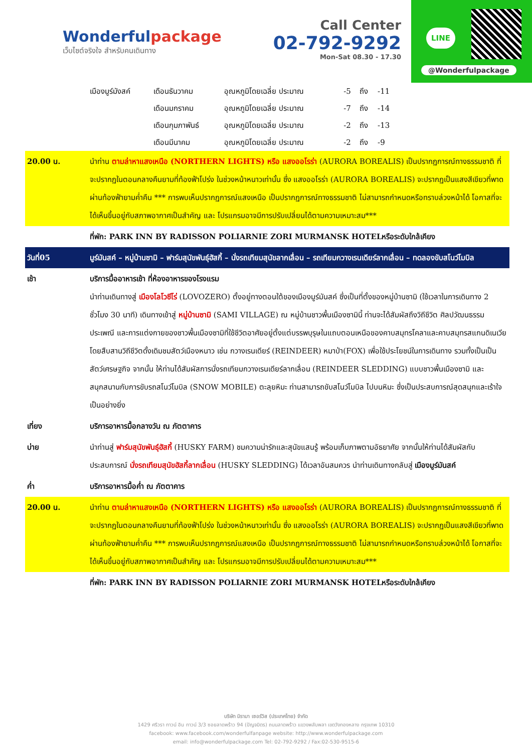Wonderfulpackage
เว็บไซต์จริงใจ สำหรับคนเดินทาง
Call Center
02-792-9292
Mon-Sat 08.30 - 17.30
LINE
@Wonderfulpackage
| เมืองมูร์มังสค์ | เดือนธันวาคม | อุณหภูมิโดยเฉลี่ย ประมาณ | -5 | ถึง | -11 |
| | เดือนมกราคม | อุณหภูมิโดยเฉลี่ย ประมาณ | -7 | ถึง | -14 |
| | เดือนกุมภาพันธ์ | อุณหภูมิโดยเฉลี่ย ประมาณ | -2 | ถึง | -13 |
| | เดือนมีนาคม | อุณหภูมิโดยเฉลี่ย ประมาณ | -2 | ถึง | -9 |
| 20.00 น. | นำท่าน ตามล่าหาแสงเหนือ (NORTHERN LIGHTS) หรือ แสงออโรร่า (AURORA BOREALIS) เป็นปรากฏการณ์ทางธรรมชาติ ที่จะปรากฏในตอนกลางคืนยามที่ท้องฟ้าโปร่ง ในช่วงหน้าหนาวเท่านั้น ซึ่ง แสงออโรร่า (AURORA BOREALIS) จะปรากฏเป็นแสงสีเขียวที่พาดผ่านท้องฟ้ายามค่ำคืน *** การพบเห็นปรากฏการณ์แสงเหนือ เป็นปรากฏการณ์ทางธรรมชาติ ไม่สามารถกำหนดหรือทราบล่วงหน้าได้ โอกาสที่จะได้เห็นขึ้นอยู่กับสภาพอากาศเป็นสำคัญ และ โปรแกรมอาจมีการปรับเปลี่ยนได้ตามความเหมาะสม*** |
| | ที่พัก: PARK INN BY RADISSON POLIARNIE ZORI MURMANSK HOTELหรือระดับใกล้เคียง |
| วันที่05 | มูร์มันสค์ – หมู่บ้านซามิ – ฟาร์มสุนัขพันธุ์ฮัสกี้ – นั่งรถเทียมสุนัขลากเลื่อน – รถเทียมกวางเรนเดียร์ลากเลื่อน – ทดลองขับสโนว์โมบิล |
| เช้า | บริการมื้ออาหารเช้า ที่ห้องอาหารของโรงแรม นำท่านเดินทางสู่ เมืองโลโวซีโร่ (LOVOZERO) ตั้งอยู่ทางตอนใต้ของเมืองมูร์มันสค์ ซึ่งเป็นที่ตั้งของหมู่บ้านซามิ (ใช้เวลาในการเดินทาง 2 ชั่วโมง 30 นาที) เดินทางเข้าสู่ หมู่บ้านซามิ (SAMI VILLAGE) ณ หมู่บ้านชาวพื้นเมืองซามินี้ ท่านจะได้สัมผัสถึงวิถีชีวิต ศิลปวัฒนธรรม ประเพณี และการแต่งกายของชาวพื้นเมืองซามิที่ใช้ชีวิตอาศัยอยู่ตั้งแต่บรรพบุรุษในแถบตอนเหนือของคาบสมุทรโคลาและคาบสมุทรสแกนดิเนเวีย โดยสืบสานวิถีชีวิตดั้งเดิมชมสัตว์เมืองหนาว เช่น กวางเรนเดียร์ (REINDEER) หมาป่า(FOX) เพื่อใช้ประโยชน์ในการเดินทาง รวมทั้งเป็นเป็นสัตว์เศรษฐกิจ จากนั้น ให้ท่านได้สัมผัสการนั่งรถเทียมกวางเรนเดียร์ลากเลื่อน (REINDEER SLEDDING) แบบชาวพื้นเมืองซามิ และสนุกสนานกับการขับรถสโนว์โมบิล (SNOW MOBILE) ตะลุยหิมะ ท่านสามารถขับสโนว์โมบิล ไปบนหิมะ ซึ่งเป็นประสบการณ์สุดสนุกและเร้าใจเป็นอย่างยิ่ง |
| เที่ยง | บริการอาหารมื้อกลางวัน ณ ภัตตาคาร |
| บ่าย | นำท่านสู่ ฟาร์มสุนัขพันธุ์ฮัสกี้ (HUSKY FARM) ชมความน่ารักและสุนัขแสนรู้ พร้อมเก็บภาพตามอัธยาศัย จากนั้นให้ท่านได้สัมผัสกับประสบการณ์ นั่งรถเทียมสุนัขฮัสกี้ลากเลื่อน (HUSKY SLEDDING) ได้เวลาอันสมควร นำท่านเดินทางกลับสู่ เมืองมูร์มันสค์ |
| ค่ำ | บริการอาหารมื้อค่ำ ณ ภัตตาคาร |
| 20.00 น. | นำท่าน ตามล่าหาแสงเหนือ (NORTHERN LIGHTS) หรือ แสงออโรร่า (AURORA BOREALIS) เป็นปรากฏการณ์ทางธรรมชาติ ที่จะปรากฏในตอนกลางคืนยามที่ท้องฟ้าโปร่ง ในช่วงหน้าหนาวเท่านั้น ซึ่ง แสงออโรร่า (AURORA BOREALIS) จะปรากฏเป็นแสงสีเขียวที่พาดผ่านท้องฟ้ายามค่ำคืน *** การพบเห็นปรากฏการณ์แสงเหนือ เป็นปรากฏการณ์ทางธรรมชาติ ไม่สามารถกำหนดหรือทราบล่วงหน้าได้ โอกาสที่จะได้เห็นขึ้นอยู่กับสภาพอากาศเป็นสำคัญ และ โปรแกรมอาจมีการปรับเปลี่ยนได้ตามความเหมาะสม*** |
| | ที่พัก: PARK INN BY RADISSON POLIARNIE ZORI MURMANSK HOTELหรือระดับใกล้เคียง |
บริษัท มิรามา เซอร์วิส (ประเทศไทย) จำกัด
1429 ศรีวรา ทาวน์ อิน ทาวน์ 3/3 ซอยลาดพร้าว 94 (ปัญจมิตร) ถนนลาดพร้าว แขวงพลับพลา เขตวังทองหลาง กรุงเทพ 10310
facebook: www.facebook.com/wonderfulfanpage website: http://www.wonderfulpackage.com
email: info@wonderfulpackage.com Tel: 02-792-9292 / Fax:02-530-9515-6